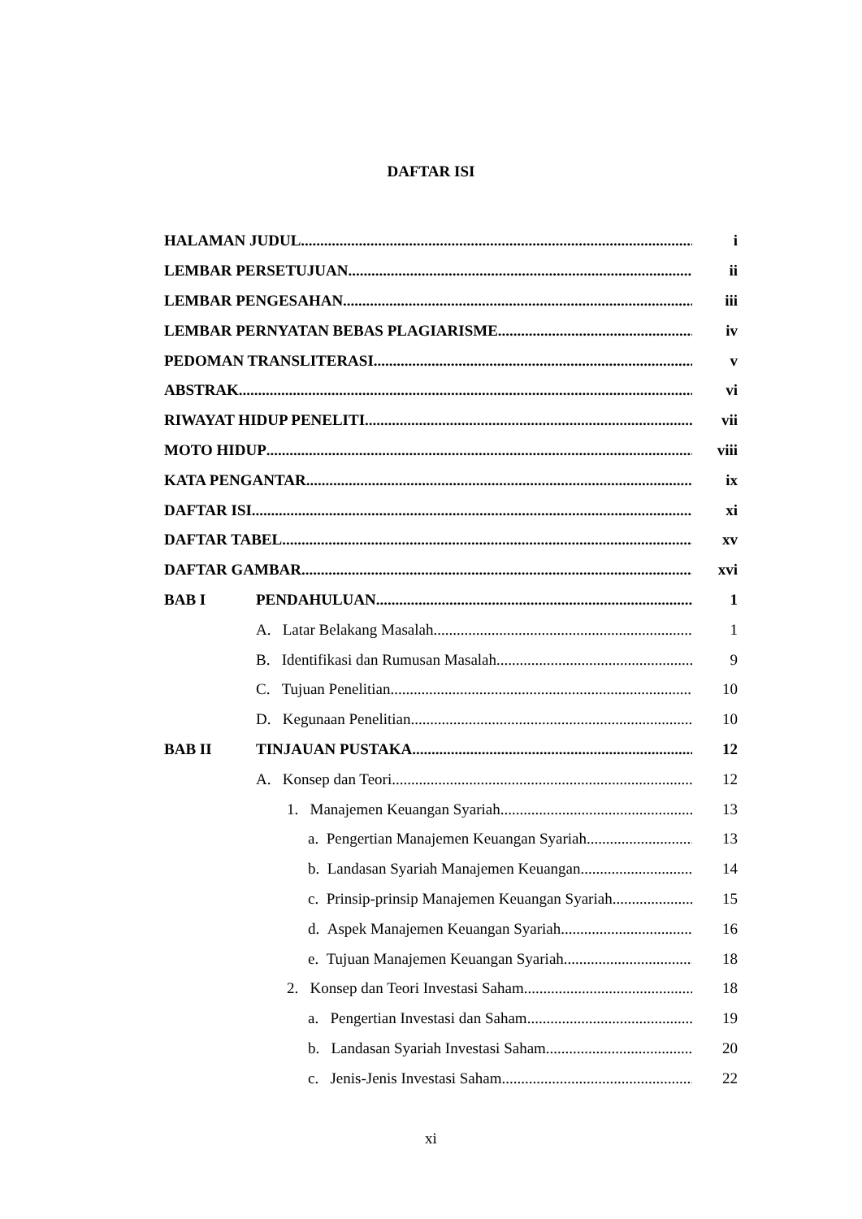DAFTAR ISI
HALAMAN JUDUL i
LEMBAR PERSETUJUAN ii
LEMBAR PENGESAHAN iii
LEMBAR PERNYATAN BEBAS PLAGIARISME iv
PEDOMAN TRANSLITERASI v
ABSTRAK vi
RIWAYAT HIDUP PENELITI vii
MOTO HIDUP viii
KATA PENGANTAR ix
DAFTAR ISI xi
DAFTAR TABEL xv
DAFTAR GAMBAR xvi
BAB I PENDAHULUAN 1
A. Latar Belakang Masalah 1
B. Identifikasi dan Rumusan Masalah 9
C. Tujuan Penelitian 10
D. Kegunaan Penelitian 10
BAB II TINJAUAN PUSTAKA 12
A. Konsep dan Teori 12
1. Manajemen Keuangan Syariah 13
a. Pengertian Manajemen Keuangan Syariah 13
b. Landasan Syariah Manajemen Keuangan 14
c. Prinsip-prinsip Manajemen Keuangan Syariah 15
d. Aspek Manajemen Keuangan Syariah 16
e. Tujuan Manajemen Keuangan Syariah 18
2. Konsep dan Teori Investasi Saham 18
a. Pengertian Investasi dan Saham 19
b. Landasan Syariah Investasi Saham 20
c. Jenis-Jenis Investasi Saham 22
xi